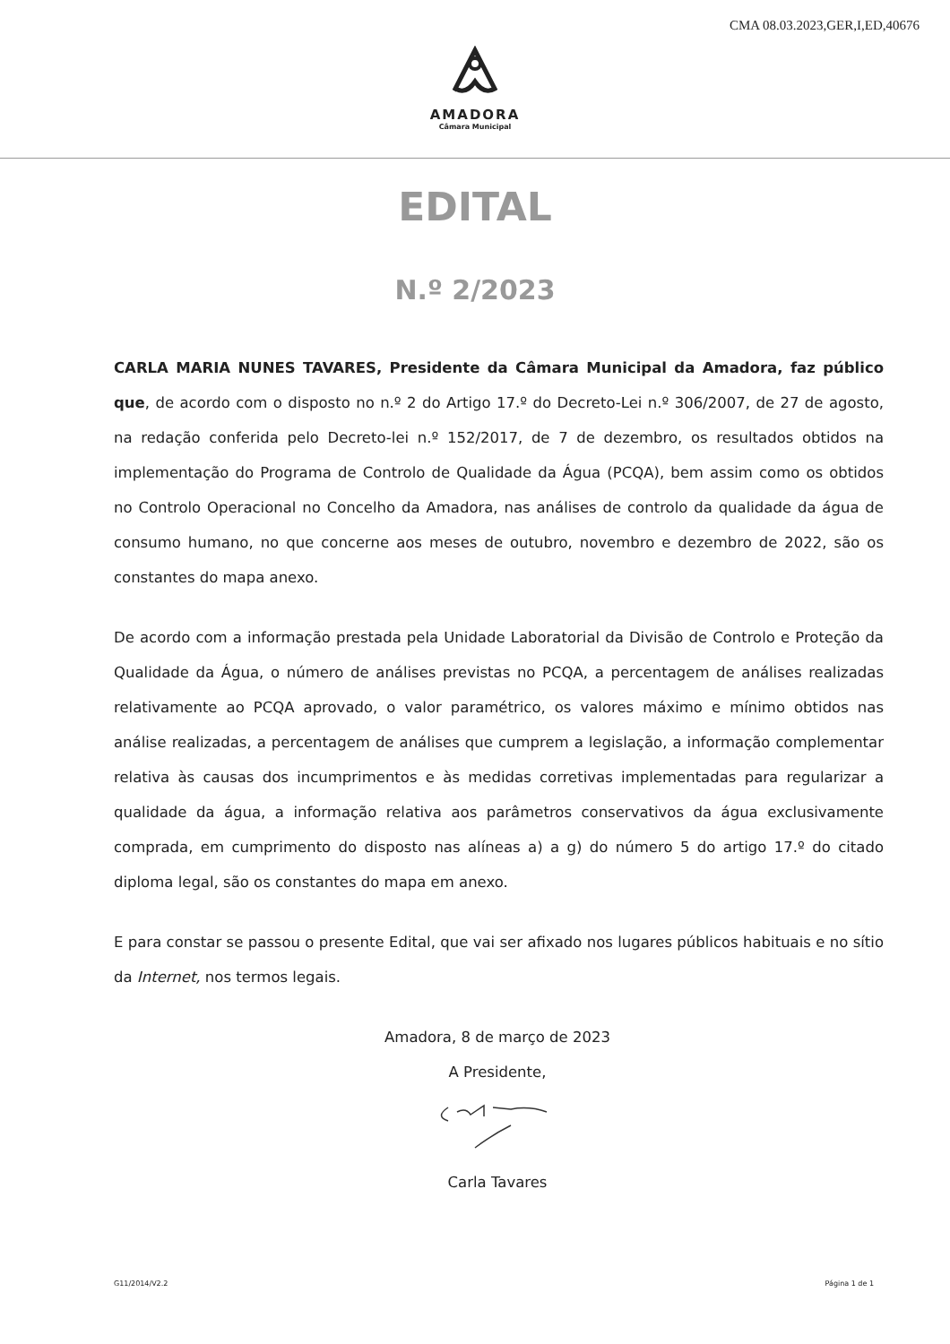CMA 08.03.2023,GER,I,ED,40676
AMADORA
Câmara Municipal
EDITAL
N.º 2/2023
CARLA MARIA NUNES TAVARES, Presidente da Câmara Municipal da Amadora, faz público que, de acordo com o disposto no n.º 2 do Artigo 17.º do Decreto-Lei n.º 306/2007, de 27 de agosto, na redação conferida pelo Decreto-lei n.º 152/2017, de 7 de dezembro, os resultados obtidos na implementação do Programa de Controlo de Qualidade da Água (PCQA), bem assim como os obtidos no Controlo Operacional no Concelho da Amadora, nas análises de controlo da qualidade da água de consumo humano, no que concerne aos meses de outubro, novembro e dezembro de 2022, são os constantes do mapa anexo.
De acordo com a informação prestada pela Unidade Laboratorial da Divisão de Controlo e Proteção da Qualidade da Água, o número de análises previstas no PCQA, a percentagem de análises realizadas relativamente ao PCQA aprovado, o valor paramétrico, os valores máximo e mínimo obtidos nas análise realizadas, a percentagem de análises que cumprem a legislação, a informação complementar relativa às causas dos incumprimentos e às medidas corretivas implementadas para regularizar a qualidade da água, a informação relativa aos parâmetros conservativos da água exclusivamente comprada, em cumprimento do disposto nas alíneas a) a g) do número 5 do artigo 17.º do citado diploma legal, são os constantes do mapa em anexo.
E para constar se passou o presente Edital, que vai ser afixado nos lugares públicos habituais e no sítio da Internet, nos termos legais.
Amadora, 8 de março de 2023
A Presidente,
Carla Tavares
G11/2014/V2.2 Página 1 de 1